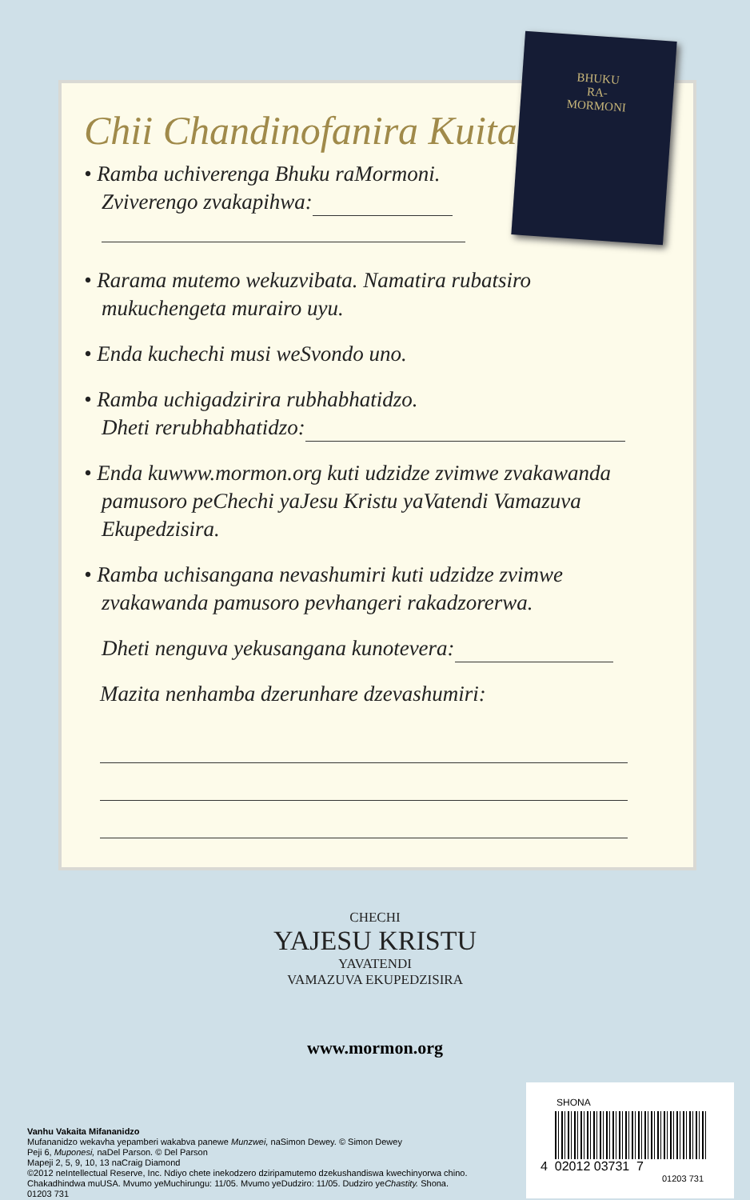Chii Chandinofanira Kuita?
• Ramba uchiverenga Bhuku raMormoni.
Zviverengo zvakapihwa:
• Rarama mutemo wekuzvibata. Namatira rubatsiro
mukuchengeta murairo uyu.
• Enda kuchechi musi weSvondo uno.
• Ramba uchigadzirira rubhabhatidzo.
Dheti rerubhabhatidzo:
• Enda kuwww.mormon.org kuti udzidze zvimwe zvakawanda
pamusoro peChechi yaJesu Kristu yaVatendi Vamazuva
Ekupedzisira.
• Ramba uchisangana nevashumiri kuti udzidze zvimwe
zvakawanda pamusoro pevhangeri rakadzorerwa.
Dheti nenguva yekusangana kunotevera:
Mazita nenhamba dzerunhare dzevashumiri:
BHUKU
RA-
MORMONI
CHECHI
YAJESU KRISTU
YAVATENDI
VAMAZUVA EKUPEDZISIRA
www.mormon.org
Vanhu Vakaita Mifananidzo
Mufananidzo wekavha yepamberi wakabva panewe Munzwei, naSimon Dewey. © Simon Dewey
Peji 6, Muponesi, naDel Parson. © Del Parson
Mapeji 2, 5, 9, 10, 13 naCraig Diamond
©2012 neIntellectual Reserve, Inc. Ndiyo chete inekodzero dziripamutemo dzekushandiswa kwechinyorwa chino. Chakadhindwa muUSA. Mvumo yeMuchirungu: 11/05. Mvumo yeDudziro: 11/05. Dudziro yeChastity. Shona. 01203 731
SHONA
4 02012 03731 7
01203 731